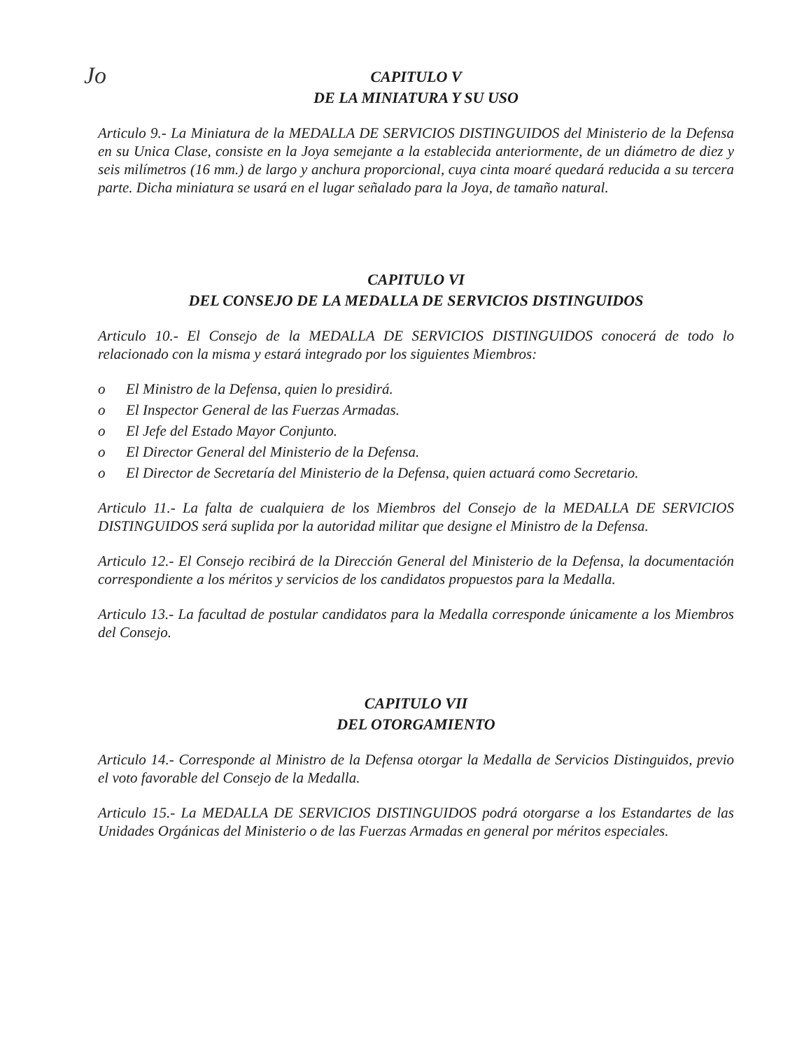Jo
CAPITULO V
DE LA MINIATURA Y SU USO
Articulo 9.- La Miniatura de la MEDALLA DE SERVICIOS DISTINGUIDOS del Ministerio de la Defensa en su Unica Clase, consiste en la Joya semejante a la establecida anteriormente, de un diámetro de diez y seis milímetros (16 mm.) de largo y anchura proporcional, cuya cinta moaré quedará reducida a su tercera parte. Dicha miniatura se usará en el lugar señalado para la Joya, de tamaño natural.
CAPITULO VI
DEL CONSEJO DE LA MEDALLA DE SERVICIOS DISTINGUIDOS
Articulo 10.- El Consejo de la MEDALLA DE SERVICIOS DISTINGUIDOS conocerá de todo lo relacionado con la misma y estará integrado por los siguientes Miembros:
o El Ministro de la Defensa, quien lo presidirá.
o El Inspector General de las Fuerzas Armadas.
o El Jefe del Estado Mayor Conjunto.
o El Director General del Ministerio de la Defensa.
o El Director de Secretaría del Ministerio de la Defensa, quien actuará como Secretario.
Articulo 11.- La falta de cualquiera de los Miembros del Consejo de la MEDALLA DE SERVICIOS DISTINGUIDOS será suplida por la autoridad militar que designe el Ministro de la Defensa.
Articulo 12.- El Consejo recibirá de la Dirección General del Ministerio de la Defensa, la documentación correspondiente a los méritos y servicios de los candidatos propuestos para la Medalla.
Articulo 13.- La facultad de postular candidatos para la Medalla corresponde únicamente a los Miembros del Consejo.
CAPITULO VII
DEL OTORGAMIENTO
Articulo 14.- Corresponde al Ministro de la Defensa otorgar la Medalla de Servicios Distinguidos, previo el voto favorable del Consejo de la Medalla.
Articulo 15.- La MEDALLA DE SERVICIOS DISTINGUIDOS podrá otorgarse a los Estandartes de las Unidades Orgánicas del Ministerio o de las Fuerzas Armadas en general por méritos especiales.